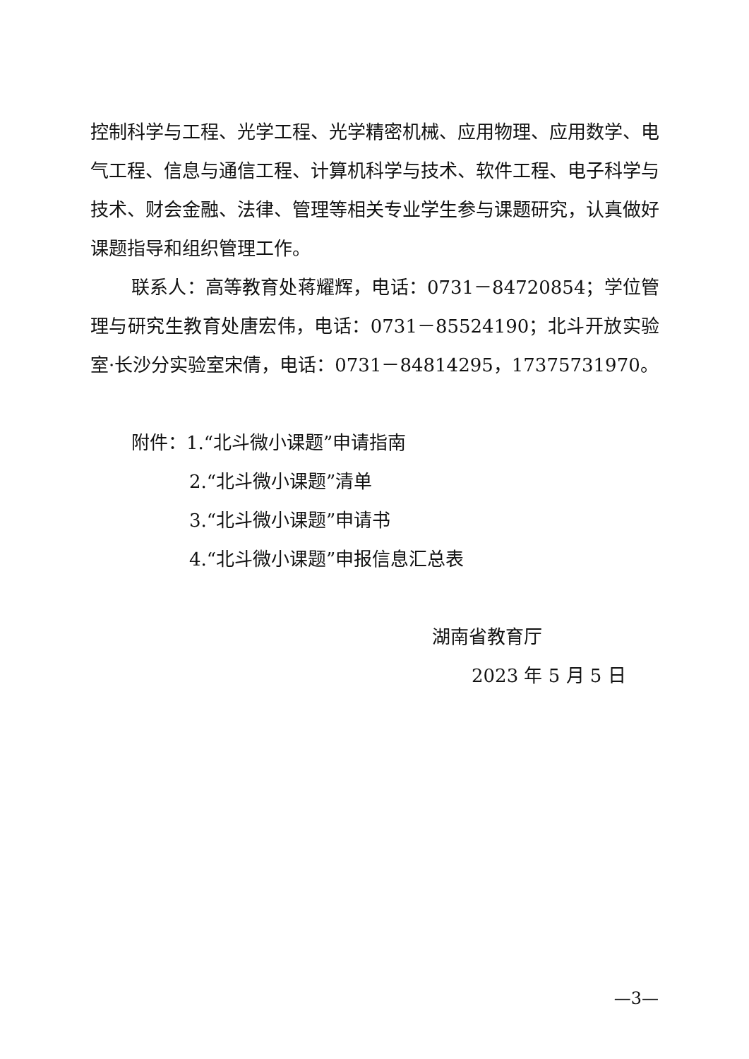控制科学与工程、光学工程、光学精密机械、应用物理、应用数学、电气工程、信息与通信工程、计算机科学与技术、软件工程、电子科学与技术、财会金融、法律、管理等相关专业学生参与课题研究，认真做好课题指导和组织管理工作。
联系人：高等教育处蒋耀辉，电话：0731－84720854；学位管理与研究生教育处唐宏伟，电话：0731－85524190；北斗开放实验室·长沙分实验室宋倩，电话：0731－84814295，17375731970。
附件：1.“北斗微小课题”申请指南
2.“北斗微小课题”清单
3.“北斗微小课题”申请书
4.“北斗微小课题”申报信息汇总表
湖南省教育厅
2023 年 5 月 5 日
—3—